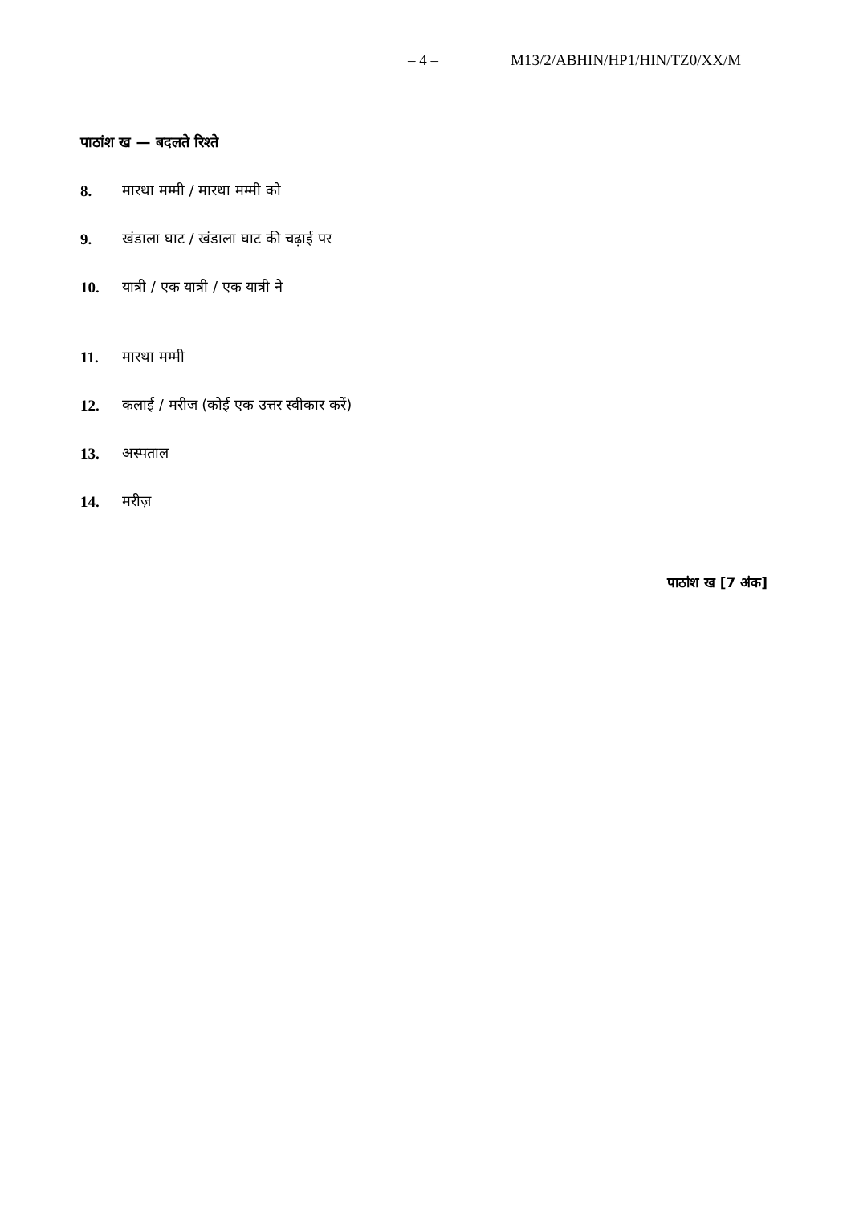– 4 – M13/2/ABHIN/HP1/HIN/TZ0/XX/M
पाठांश ख — बदलते रिश्ते
8. मारथा मम्मी / मारथा मम्मी को
9. खंडाला घाट / खंडाला घाट की चढ़ाई पर
10. यात्री / एक यात्री / एक यात्री ने
11. मारथा मम्मी
12. कलाई / मरीज (कोई एक उत्तर स्वीकार करें)
13. अस्पताल
14. मरीज़
पाठांश ख [7 अंक]